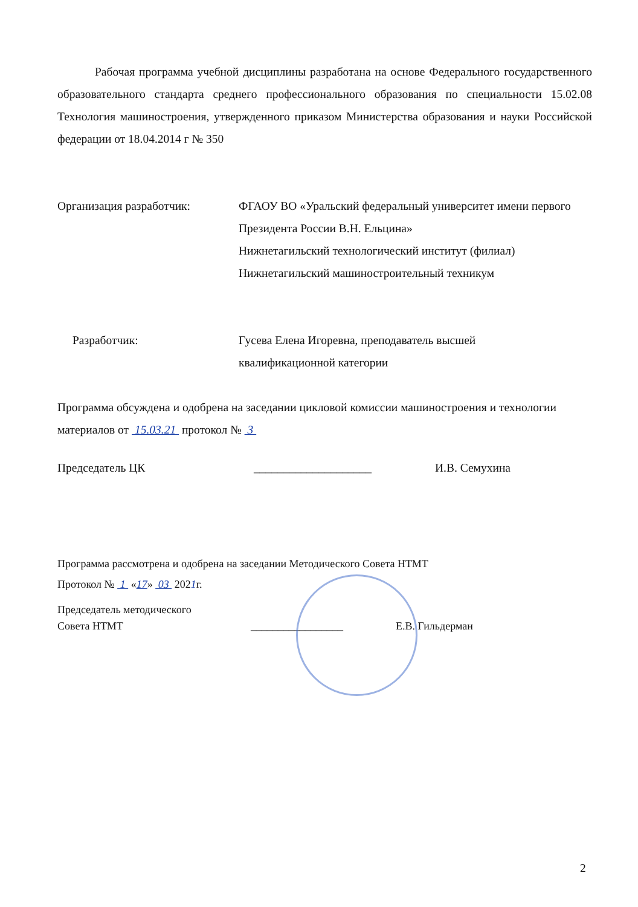Рабочая программа учебной дисциплины разработана на основе Федерального государственного образовательного стандарта среднего профессионального образования по специальности 15.02.08 Технология машиностроения, утвержденного приказом Министерства образования и науки Российской федерации от 18.04.2014 г № 350
Организация разработчик: ФГАОУ ВО «Уральский федеральный университет имени первого Президента России В.Н. Ельцина»
Нижнетагильский технологический институт (филиал)
Нижнетагильский машиностроительный техникум
Разработчик: Гусева Елена Игоревна, преподаватель высшей
квалификационной категории
Программа обсуждена и одобрена на заседании цикловой комиссии машиностроения и технологии материалов от 15.03.21 протокол № 3
Председатель ЦК ____________________ И.В. Семухина
Программа рассмотрена и одобрена на заседании Методического Совета НТМТ
Протокол № 1 «17» 03 2021г.
Председатель методического
Совета НТМТ
_________________ Е.В. Гильдерман
2